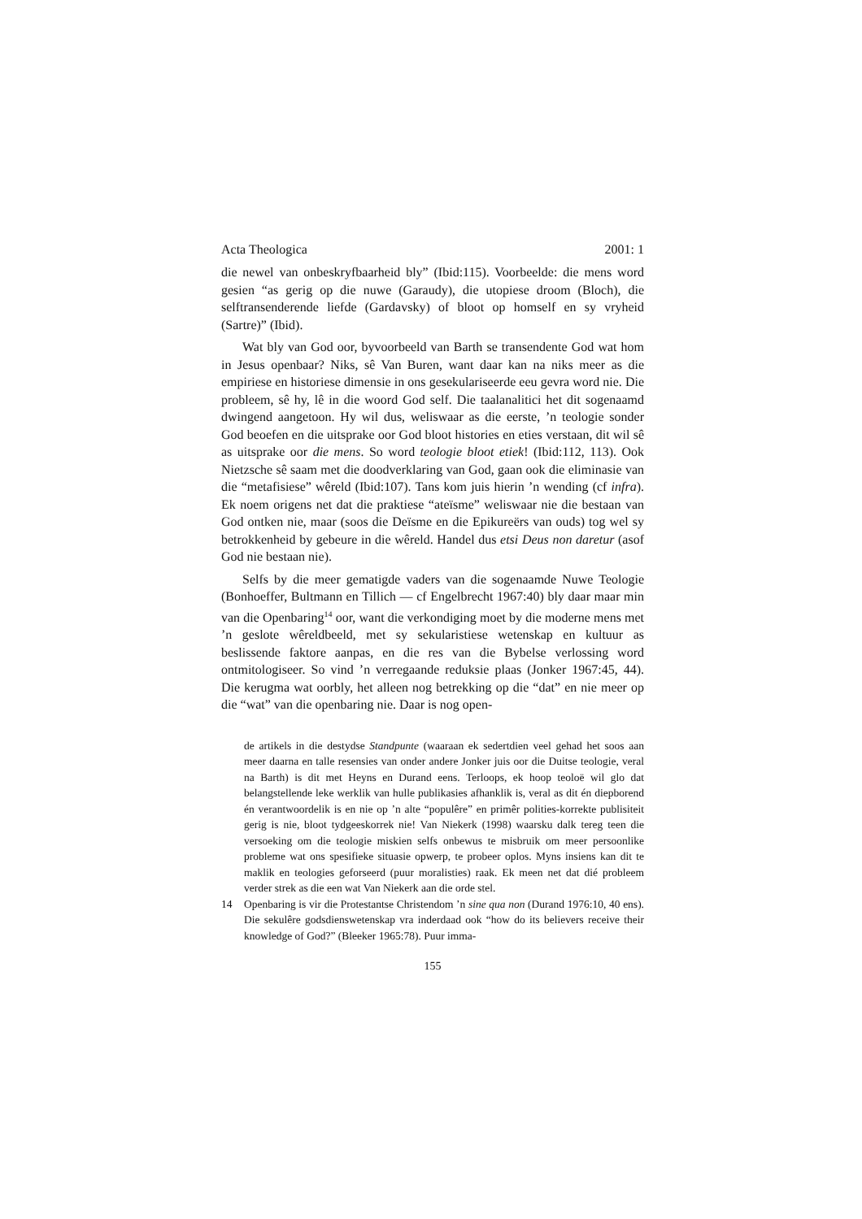Acta Theologica 2001: 1
die newel van onbeskryfbaarheid bly” (Ibid:115). Voorbeelde: die mens word gesien “as gerig op die nuwe (Garaudy), die utopiese droom (Bloch), die selftransenderende liefde (Gardavsky) of bloot op homself en sy vryheid (Sartre)” (Ibid).
Wat bly van God oor, byvoorbeeld van Barth se transendente God wat hom in Jesus openbaar? Niks, sê Van Buren, want daar kan na niks meer as die empiriese en historiese dimensie in ons gesekulariseerde eeu gevra word nie. Die probleem, sê hy, lê in die woord God self. Die taalanalitici het dit sogenaamd dwingend aangetoon. Hy wil dus, weliswaar as die eerste, ’n teologie sonder God beoefen en die uitsprake oor God bloot histories en eties verstaan, dit wil sê as uitsprake oor die mens. So word teologie bloot etiek! (Ibid:112, 113). Ook Nietzsche sê saam met die doodverklaring van God, gaan ook die eliminasie van die “metafisiese” wêreld (Ibid:107). Tans kom juis hierin ’n wending (cf infra). Ek noem origens net dat die praktiese “ateïsme” weliswaar nie die bestaan van God ontken nie, maar (soos die Deïsme en die Epikureërs van ouds) tog wel sy betrokkenheid by gebeure in die wêreld. Handel dus etsi Deus non daretur (asof God nie bestaan nie).
Selfs by die meer gematigde vaders van die sogenaamde Nuwe Teologie (Bonhoeffer, Bultmann en Tillich — cf Engelbrecht 1967:40) bly daar maar min van die Openbaring<sup>14</sup> oor, want die verkondiging moet by die moderne mens met ’n geslote wêreldbeeld, met sy sekularistiese wetenskap en kultuur as beslissende faktore aanpas, en die res van die Bybelse verlossing word ontmitologiseer. So vind ’n verregaande reduksie plaas (Jonker 1967:45, 44). Die kerugma wat oorbly, het alleen nog betrekking op die “dat” en nie meer op die “wat” van die openbaring nie. Daar is nog open-
de artikels in die destydse Standpunte (waaraan ek sedertdien veel gehad het soos aan meer daarna en talle resensies van onder andere Jonker juis oor die Duitse teologie, veral na Barth) is dit met Heyns en Durand eens. Terloops, ek hoop teoloë wil glo dat belangstellende leke werklik van hulle publikasies afhanklik is, veral as dit én diepborend én verantwoordelik is en nie op ’n alte “populêre” en primêr polities-korrekte publisiteit gerig is nie, bloot tydgeeskorrek nie! Van Niekerk (1998) waarsku dalk tereg teen die versoeking om die teologie miskien selfs onbewus te misbruik om meer persoonlike probleme wat ons spesifieke situasie opwerp, te probeer oplos. Myns insiens kan dit te maklik en teologies geforseerd (puur moralisties) raak. Ek meen net dat dié probleem verder strek as die een wat Van Niekerk aan die orde stel.
14 Openbaring is vir die Protestantse Christendom ’n sine qua non (Durand 1976:10, 40 ens). Die sekulêre godsdienswetenskap vra inderdaad ook “how do its believers receive their knowledge of God?” (Bleeker 1965:78). Puur imma-
155